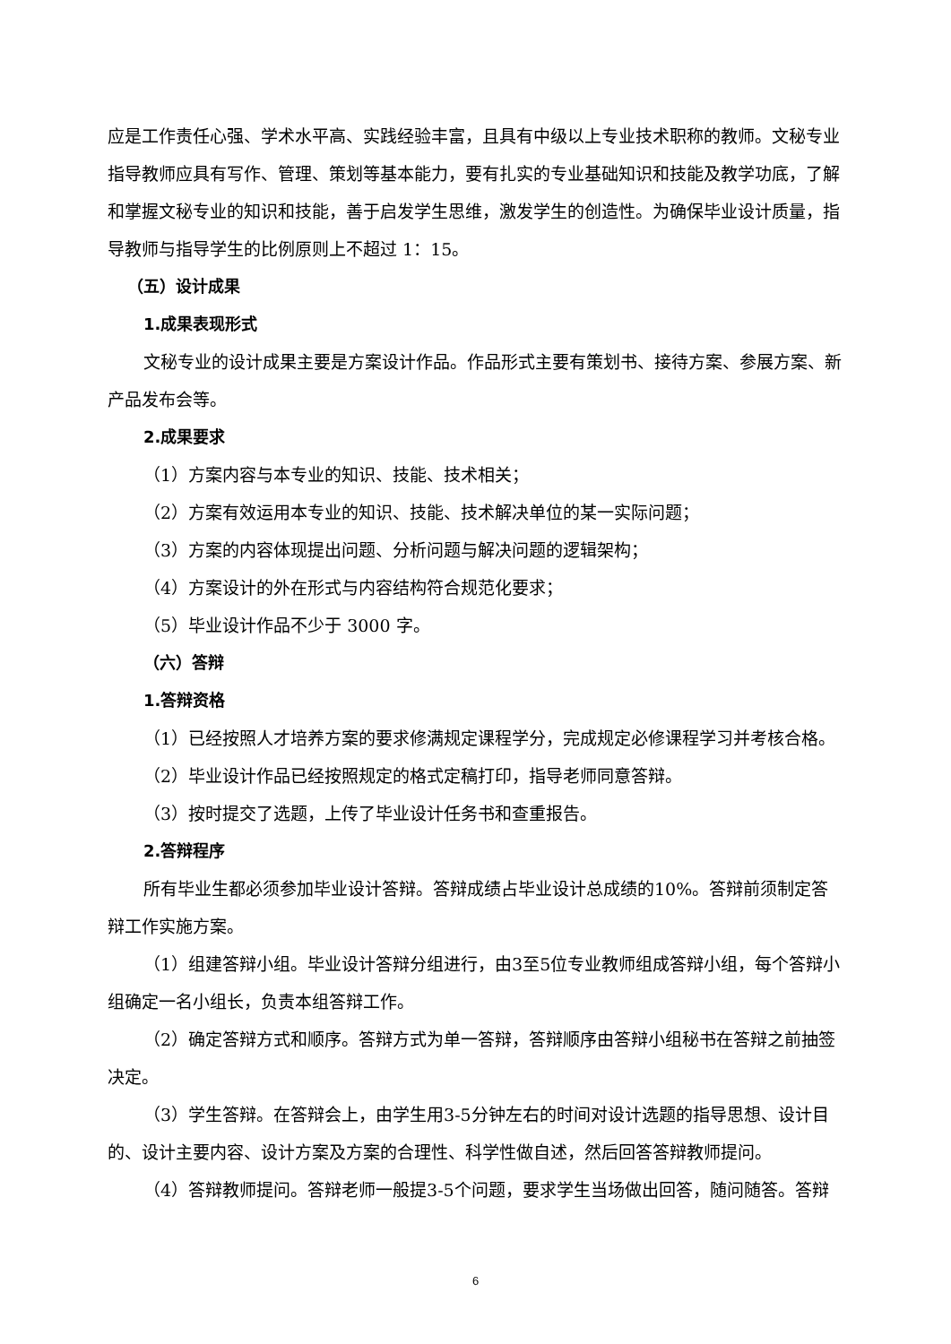应是工作责任心强、学术水平高、实践经验丰富，且具有中级以上专业技术职称的教师。文秘专业指导教师应具有写作、管理、策划等基本能力，要有扎实的专业基础知识和技能及教学功底，了解和掌握文秘专业的知识和技能，善于启发学生思维，激发学生的创造性。为确保毕业设计质量，指导教师与指导学生的比例原则上不超过 1：15。
（五）设计成果
1.成果表现形式
文秘专业的设计成果主要是方案设计作品。作品形式主要有策划书、接待方案、参展方案、新产品发布会等。
2.成果要求
（1）方案内容与本专业的知识、技能、技术相关；
（2）方案有效运用本专业的知识、技能、技术解决单位的某一实际问题；
（3）方案的内容体现提出问题、分析问题与解决问题的逻辑架构；
（4）方案设计的外在形式与内容结构符合规范化要求；
（5）毕业设计作品不少于 3000 字。
（六）答辩
1.答辩资格
（1）已经按照人才培养方案的要求修满规定课程学分，完成规定必修课程学习并考核合格。
（2）毕业设计作品已经按照规定的格式定稿打印，指导老师同意答辩。
（3）按时提交了选题，上传了毕业设计任务书和查重报告。
2.答辩程序
所有毕业生都必须参加毕业设计答辩。答辩成绩占毕业设计总成绩的10%。答辩前须制定答辩工作实施方案。
（1）组建答辩小组。毕业设计答辩分组进行，由3至5位专业教师组成答辩小组，每个答辩小组确定一名小组长，负责本组答辩工作。
（2）确定答辩方式和顺序。答辩方式为单一答辩，答辩顺序由答辩小组秘书在答辩之前抽签决定。
（3）学生答辩。在答辩会上，由学生用3-5分钟左右的时间对设计选题的指导思想、设计目的、设计主要内容、设计方案及方案的合理性、科学性做自述，然后回答答辩教师提问。
（4）答辩教师提问。答辩老师一般提3-5个问题，要求学生当场做出回答，随问随答。答辩
6